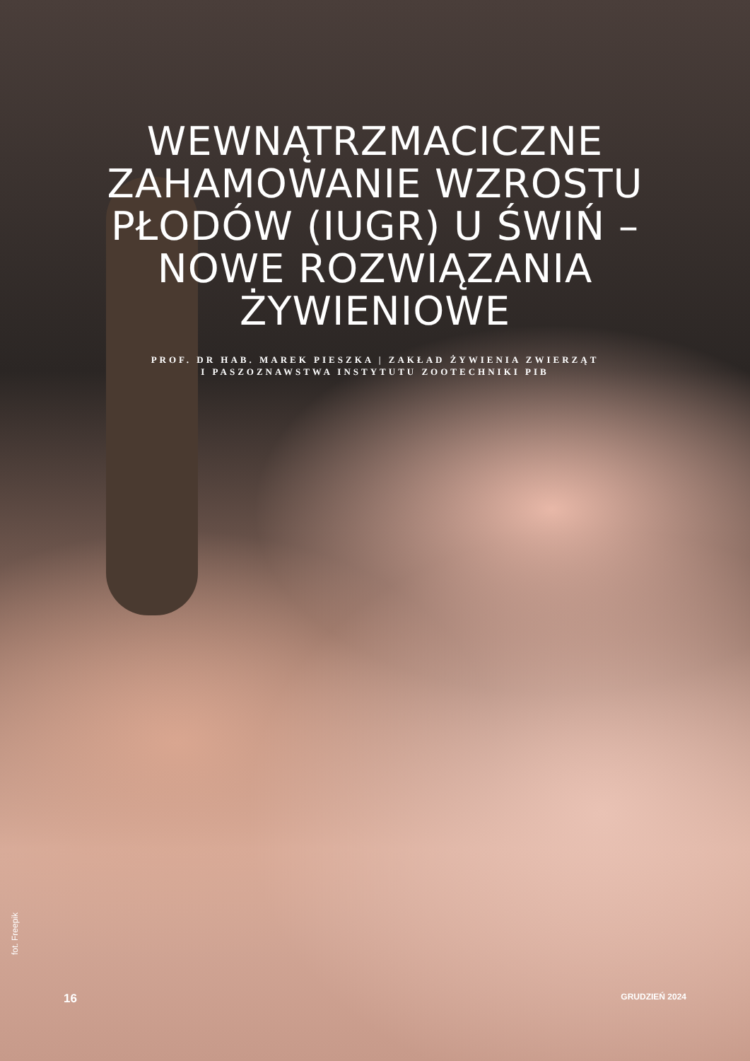WEWNĄTRZMACICZNE ZAHAMOWANIE WZROSTU PŁODÓW (IUGR) U ŚWIŃ – NOWE ROZWIĄZANIA ŻYWIENIOWE
PROF. DR HAB. MAREK PIESZKA | ZAKŁAD ŻYWIENIA ZWIERZĄT
I PASZOZNAWSTWA INSTYTUTU ZOOTECHNIKI PIB
fot. Freepik
16 GRUDZIEŃ 2024